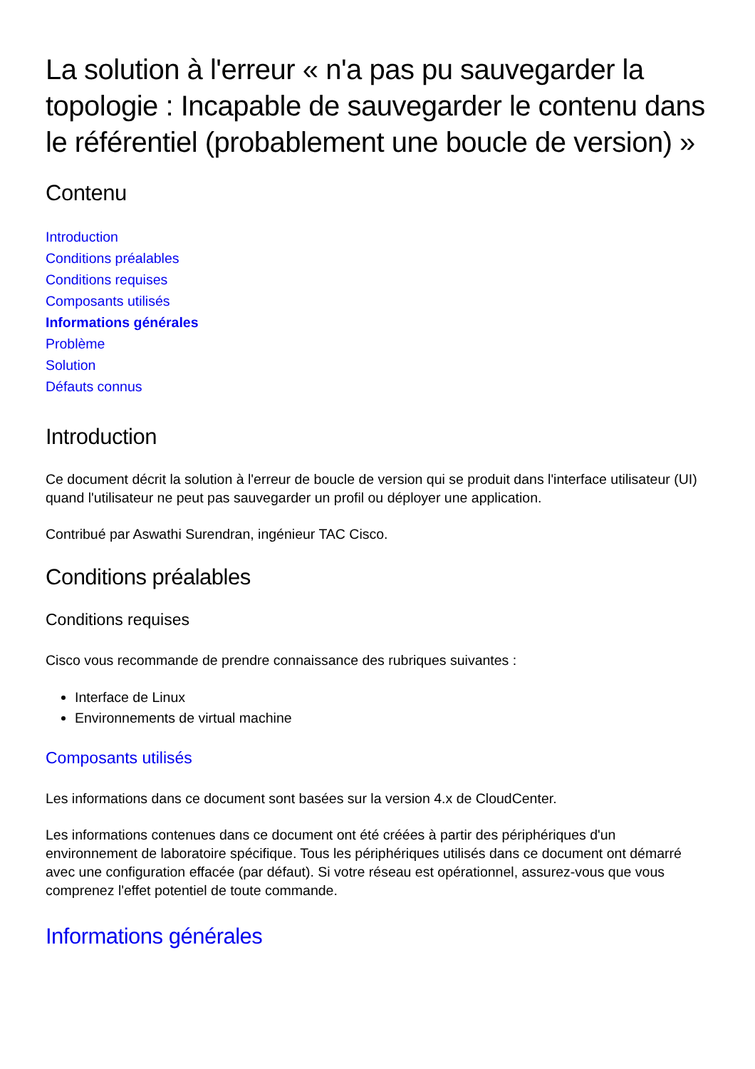La solution à l'erreur « n'a pas pu sauvegarder la topologie : Incapable de sauvegarder le contenu dans le référentiel (probablement une boucle de version) »
Contenu
Introduction
Conditions préalables
Conditions requises
Composants utilisés
Informations générales
Problème
Solution
Défauts connus
Introduction
Ce document décrit la solution à l'erreur de boucle de version qui se produit dans l'interface utilisateur (UI) quand l'utilisateur ne peut pas sauvegarder un profil ou déployer une application.
Contribué par Aswathi Surendran, ingénieur TAC Cisco.
Conditions préalables
Conditions requises
Cisco vous recommande de prendre connaissance des rubriques suivantes :
Interface de Linux
Environnements de virtual machine
Composants utilisés
Les informations dans ce document sont basées sur la version 4.x de CloudCenter.
Les informations contenues dans ce document ont été créées à partir des périphériques d'un environnement de laboratoire spécifique. Tous les périphériques utilisés dans ce document ont démarré avec une configuration effacée (par défaut). Si votre réseau est opérationnel, assurez-vous que vous comprenez l'effet potentiel de toute commande.
Informations générales